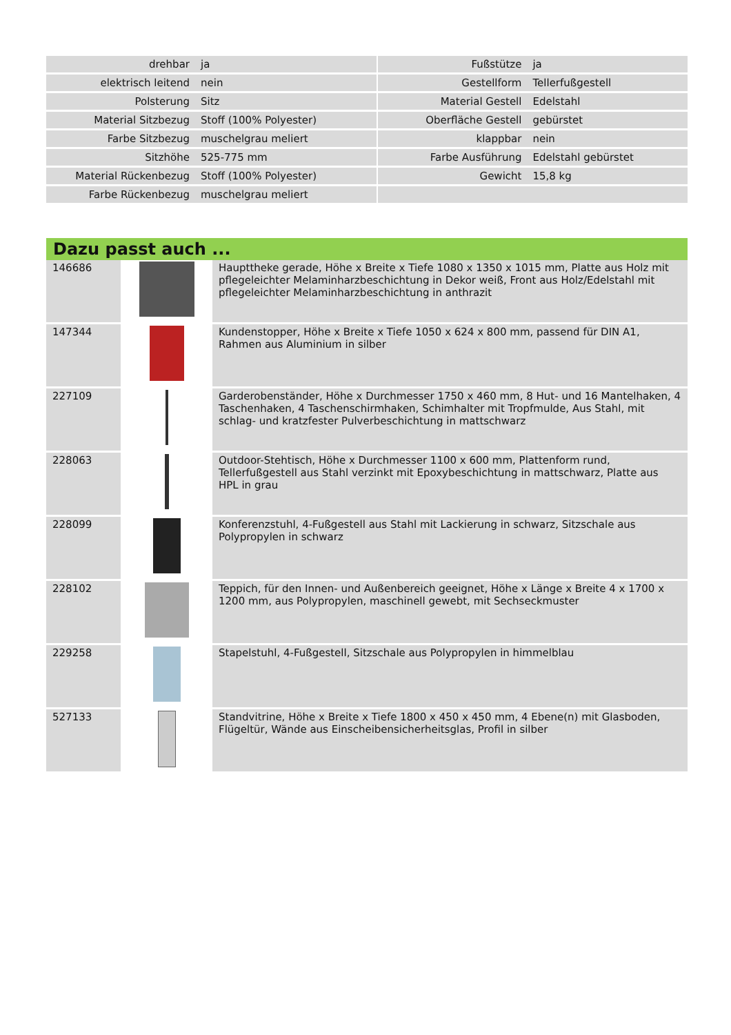| drehbar | ja | | Fußstütze | ja |
| elektrisch leitend | nein | | Gestellform | Tellerfußgestell |
| Polsterung | Sitz | | Material Gestell | Edelstahl |
| Material Sitzbezug | Stoff (100% Polyester) | | Oberfläche Gestell | gebürstet |
| Farbe Sitzbezug | muschelgrau meliert | | klappbar | nein |
| Sitzhöhe | 525-775 mm | | Farbe Ausführung | Edelstahl gebürstet |
| Material Rückenbezug | Stoff (100% Polyester) | | Gewicht | 15,8 kg |
| Farbe Rückenbezug | muschelgrau meliert | | | |
Dazu passt auch ...
| 146686 | | Haupttheke gerade, Höhe x Breite x Tiefe 1080 x 1350 x 1015 mm, Platte aus Holz mit pflegeleichter Melaminharzbeschichtung in Dekor weiß, Front aus Holz/Edelstahl mit pflegeleichter Melaminharzbeschichtung in anthrazit |
| 147344 | | Kundenstopper, Höhe x Breite x Tiefe 1050 x 624 x 800 mm, passend für DIN A1, Rahmen aus Aluminium in silber |
| 227109 | | Garderobenständer, Höhe x Durchmesser 1750 x 460 mm, 8 Hut- und 16 Mantelhaken, 4 Taschenhaken, 4 Taschenschirmhaken, Schimhalter mit Tropfmulde, Aus Stahl, mit schlag- und kratzfester Pulverbeschichtung in mattschwarz |
| 228063 | | Outdoor-Stehtisch, Höhe x Durchmesser 1100 x 600 mm, Plattenform rund, Tellerfußgestell aus Stahl verzinkt mit Epoxybeschichtung in mattschwarz, Platte aus HPL in grau |
| 228099 | | Konferenzstuhl, 4-Fußgestell aus Stahl mit Lackierung in schwarz, Sitzschale aus Polypropylen in schwarz |
| 228102 | | Teppich, für den Innen- und Außenbereich geeignet, Höhe x Länge x Breite 4 x 1700 x 1200 mm, aus Polypropylen, maschinell gewebt, mit Sechseckmuster |
| 229258 | | Stapelstuhl, 4-Fußgestell, Sitzschale aus Polypropylen in himmelblau |
| 527133 | | Standvitrine, Höhe x Breite x Tiefe 1800 x 450 x 450 mm, 4 Ebene(n) mit Glasboden, Flügeltür, Wände aus Einscheibensicherheitsglas, Profil in silber |